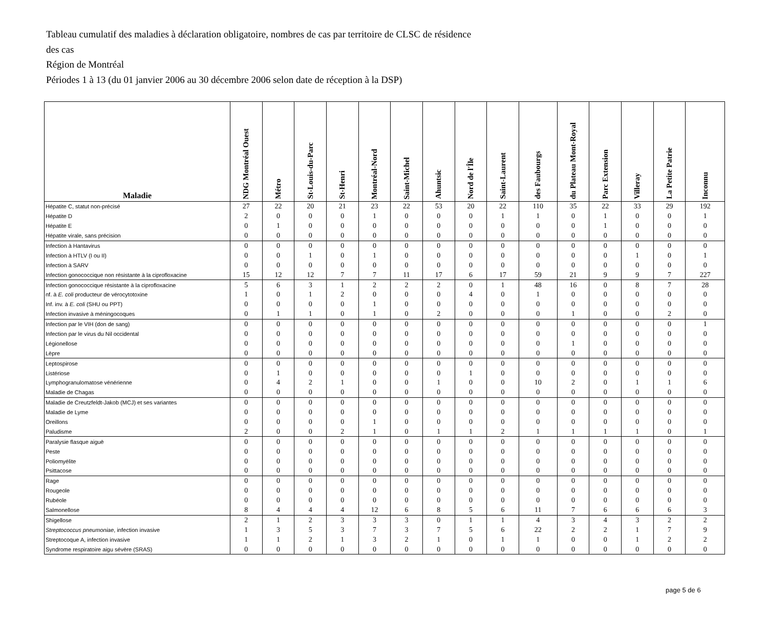Tableau cumulatif des maladies à déclaration obligatoire, nombres de cas par territoire de CLSC de résidence
des cas
Région de Montréal
Périodes 1 à 13 (du 01 janvier 2006 au 30 décembre 2006 selon date de réception à la DSP)
| Maladie | NDG Montréal Ouest | Métro | St-Louis-du-Parc | St-Henri | Montréal-Nord | Saint-Michel | Ahuntsic | Nord de l'Île | Saint-Laurent | des Faubourgs | du Plateau Mont-Royal | Parc Extension | Villeray | La Petite Patrie | Inconnu |
| --- | --- | --- | --- | --- | --- | --- | --- | --- | --- | --- | --- | --- | --- | --- | --- |
| Hépatite C, statut non-précisé | 27 | 22 | 20 | 21 | 23 | 22 | 53 | 20 | 22 | 110 | 35 | 22 | 33 | 29 | 192 |
| Hépatite D | 2 | 0 | 0 | 0 | 1 | 0 | 0 | 0 | 1 | 1 | 0 | 1 | 0 | 0 | 1 |
| Hépatite E | 0 | 1 | 0 | 0 | 0 | 0 | 0 | 0 | 0 | 0 | 0 | 1 | 0 | 0 | 0 |
| Hépatite virale, sans précision | 0 | 0 | 0 | 0 | 0 | 0 | 0 | 0 | 0 | 0 | 0 | 0 | 0 | 0 | 0 |
| Infection à Hantavirus | 0 | 0 | 0 | 0 | 0 | 0 | 0 | 0 | 0 | 0 | 0 | 0 | 0 | 0 | 0 |
| Infection à HTLV (I ou II) | 0 | 0 | 1 | 0 | 1 | 0 | 0 | 0 | 0 | 0 | 0 | 0 | 1 | 0 | 1 |
| Infection à SARV | 0 | 0 | 0 | 0 | 0 | 0 | 0 | 0 | 0 | 0 | 0 | 0 | 0 | 0 | 0 |
| Infection gonococcique non résistante à la ciprofloxacine | 15 | 12 | 12 | 7 | 7 | 11 | 17 | 6 | 17 | 59 | 21 | 9 | 9 | 7 | 227 |
| Infection gonococcique résistante à la ciprofloxacine | 5 | 6 | 3 | 1 | 2 | 2 | 2 | 0 | 1 | 48 | 16 | 0 | 8 | 7 | 28 |
| nf. à E. coli producteur de vérocytotoxine | 1 | 0 | 1 | 2 | 0 | 0 | 0 | 4 | 0 | 1 | 0 | 0 | 0 | 0 | 0 |
| Inf. inv. à E. coli (SHU ou PPT) | 0 | 0 | 0 | 0 | 1 | 0 | 0 | 0 | 0 | 0 | 0 | 0 | 0 | 0 | 0 |
| Infection invasive à méningocoques | 0 | 1 | 1 | 0 | 1 | 0 | 2 | 0 | 0 | 0 | 1 | 0 | 0 | 2 | 0 |
| Infection par le VIH (don de sang) | 0 | 0 | 0 | 0 | 0 | 0 | 0 | 0 | 0 | 0 | 0 | 0 | 0 | 0 | 1 |
| Infection par le virus du Nil occidental | 0 | 0 | 0 | 0 | 0 | 0 | 0 | 0 | 0 | 0 | 0 | 0 | 0 | 0 | 0 |
| Légionellose | 0 | 0 | 0 | 0 | 0 | 0 | 0 | 0 | 0 | 0 | 1 | 0 | 0 | 0 | 0 |
| Lèpre | 0 | 0 | 0 | 0 | 0 | 0 | 0 | 0 | 0 | 0 | 0 | 0 | 0 | 0 | 0 |
| Leptospirose | 0 | 0 | 0 | 0 | 0 | 0 | 0 | 0 | 0 | 0 | 0 | 0 | 0 | 0 | 0 |
| Listériose | 0 | 1 | 0 | 0 | 0 | 0 | 0 | 1 | 0 | 0 | 0 | 0 | 0 | 0 | 0 |
| Lymphogranulomatose vénérienne | 0 | 4 | 2 | 1 | 0 | 0 | 1 | 0 | 0 | 10 | 2 | 0 | 1 | 1 | 6 |
| Maladie de Chagas | 0 | 0 | 0 | 0 | 0 | 0 | 0 | 0 | 0 | 0 | 0 | 0 | 0 | 0 | 0 |
| Maladie de Creutzfeldt-Jakob (MCJ) et ses variantes | 0 | 0 | 0 | 0 | 0 | 0 | 0 | 0 | 0 | 0 | 0 | 0 | 0 | 0 | 0 |
| Maladie de Lyme | 0 | 0 | 0 | 0 | 0 | 0 | 0 | 0 | 0 | 0 | 0 | 0 | 0 | 0 | 0 |
| Oreillons | 0 | 0 | 0 | 0 | 1 | 0 | 0 | 0 | 0 | 0 | 0 | 0 | 0 | 0 | 0 |
| Paludisme | 2 | 0 | 0 | 2 | 1 | 0 | 1 | 1 | 2 | 1 | 1 | 1 | 1 | 0 | 1 |
| Paralysie flasque aiguë | 0 | 0 | 0 | 0 | 0 | 0 | 0 | 0 | 0 | 0 | 0 | 0 | 0 | 0 | 0 |
| Peste | 0 | 0 | 0 | 0 | 0 | 0 | 0 | 0 | 0 | 0 | 0 | 0 | 0 | 0 | 0 |
| Poliomyélite | 0 | 0 | 0 | 0 | 0 | 0 | 0 | 0 | 0 | 0 | 0 | 0 | 0 | 0 | 0 |
| Psittacose | 0 | 0 | 0 | 0 | 0 | 0 | 0 | 0 | 0 | 0 | 0 | 0 | 0 | 0 | 0 |
| Rage | 0 | 0 | 0 | 0 | 0 | 0 | 0 | 0 | 0 | 0 | 0 | 0 | 0 | 0 | 0 |
| Rougeole | 0 | 0 | 0 | 0 | 0 | 0 | 0 | 0 | 0 | 0 | 0 | 0 | 0 | 0 | 0 |
| Rubéole | 0 | 0 | 0 | 0 | 0 | 0 | 0 | 0 | 0 | 0 | 0 | 0 | 0 | 0 | 0 |
| Salmonellose | 8 | 4 | 4 | 4 | 12 | 6 | 8 | 5 | 6 | 11 | 7 | 6 | 6 | 6 | 3 |
| Shigellose | 2 | 1 | 2 | 3 | 3 | 3 | 0 | 1 | 1 | 4 | 3 | 4 | 3 | 2 | 2 |
| Streptococcus pneumoniae , infection invasive | 1 | 3 | 5 | 3 | 7 | 3 | 7 | 5 | 6 | 22 | 2 | 2 | 1 | 7 | 9 |
| Streptocoque A, infection invasive | 1 | 1 | 2 | 1 | 3 | 2 | 1 | 0 | 1 | 1 | 0 | 0 | 1 | 2 | 2 |
| Syndrome respiratoire aigu sévère (SRAS) | 0 | 0 | 0 | 0 | 0 | 0 | 0 | 0 | 0 | 0 | 0 | 0 | 0 | 0 | 0 |
page 5 de 6